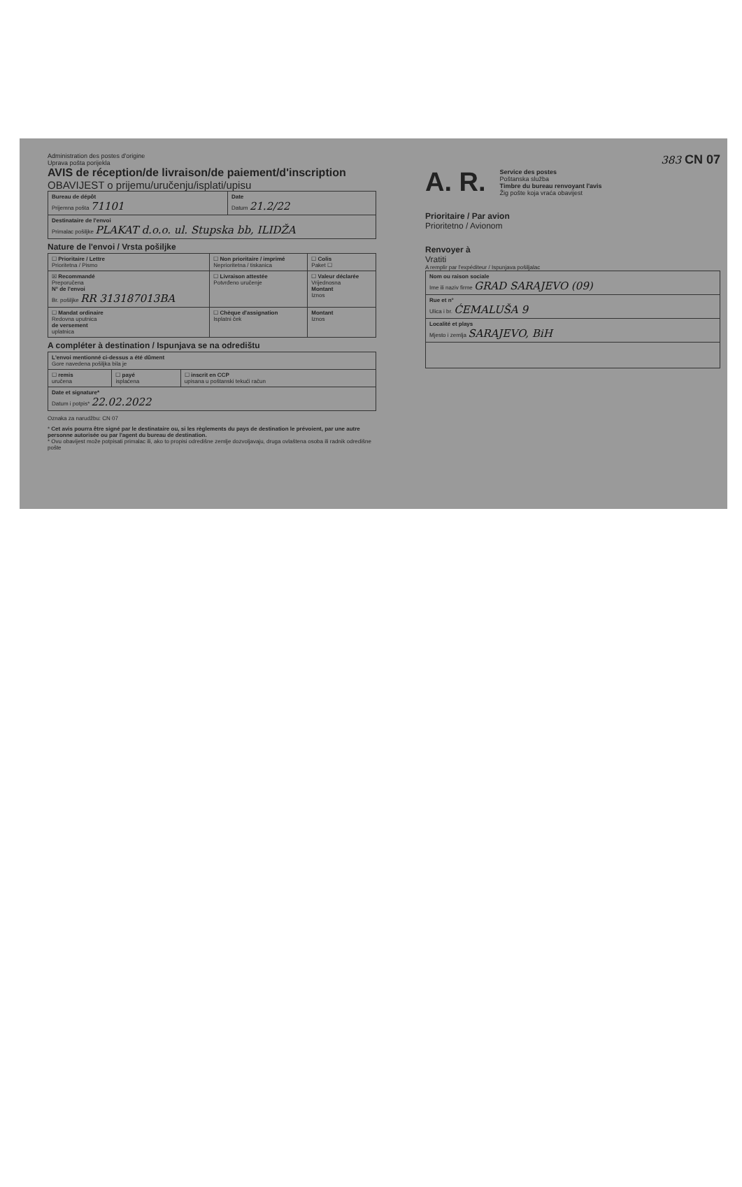Administration des postes d'origine
Uprava pošta porijekla
AVIS de réception/de livraison/de paiement/d'inscription
OBAVIJEST o prijemu/uručenju/isplati/upisu
| Bureau de dépôt Prijemna pošta 71101 | Date Datum 21.2/22 |
| Destinataire de l'envoi Primalac pošiljke PLAKAT d.o.o. ul. Stupska bb, ILIDŽA | |
Nature de l'envoi / Vrsta pošiljke
| ☐ Prioritaire / Lettre Prioritetna / Pismo | ☐ Non prioritaire / imprimé Neprioritetna / tiskanica | ☐ Colis Paket ☐ |
| ☒ Recommandé Preporučena N° de l'envoi Br. pošiljke RR 313187013BA | ☐ Livraison attestée Potvrđeno uručenje | ☐ Valeur déclarée Vrijednosna Montant Iznos |
| ☐ Mandat ordinaire Redovna uputnica de versement uplatnica | ☐ Chèque d'assignation Isplatni ček | Montant Iznos |
A compléter à destination / Ispunjava se na odredištu
| L'envoi mentionné ci-dessus a été dûment Gore navedena pošiljka bila je | | |
| ☐ remis uručena | ☐ payé isplaćena | ☐ inscrit en CCP upisana u poštanski tekući račun |
| Date et signature* Datum i potpis* 22.02.2022 | | |
Oznaka za narudžbu: CN 07
* Cet avis pourra être signé par le destinataire ou, si les règlements du pays de destination le prévoient, par une autre personne autorisée ou par l'agent du bureau de destination.
* Ovu obavijest može potpisati primalac ili, ako to propisi odredišne zemlje dozvoljavaju, druga ovlaštena osoba ili radnik odredišne pošte
383 CN 07
A. R. Service des postes
Poštanska služba
Timbre du bureau renvoyant l'avis
Žig pošte koja vraća obavijest
Prioritaire / Par avion
Prioritetno / Avionom
Renvoyer à
Vratiti
A remplir par l'expéditeur / Ispunjava pošiljalac
| Nom ou raison sociale Ime ili naziv firme GRAD SARAJEVO (09) |
| Rue et n° Ulica i br. ĆEMALUŠA 9 |
| Localité et plays Mjesto i zemlja SARAJEVO, BiH |